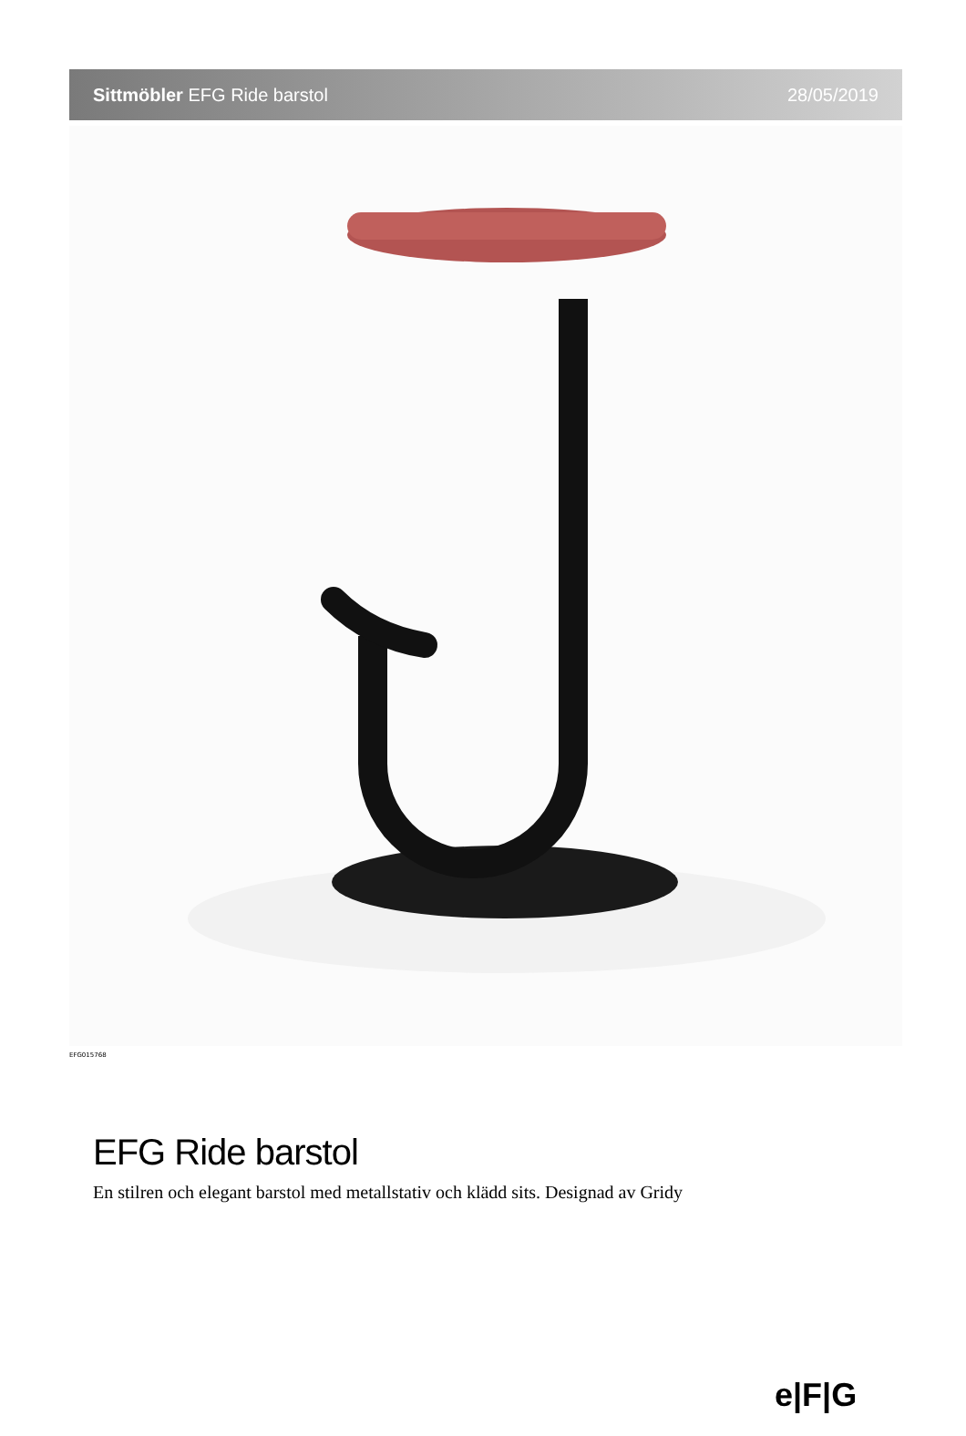Sittmöbler EFG Ride barstol 28/05/2019
EFG015768
EFG Ride barstol
En stilren och elegant barstol med metallstativ och klädd sits. Designad av Gridy
e|F|G